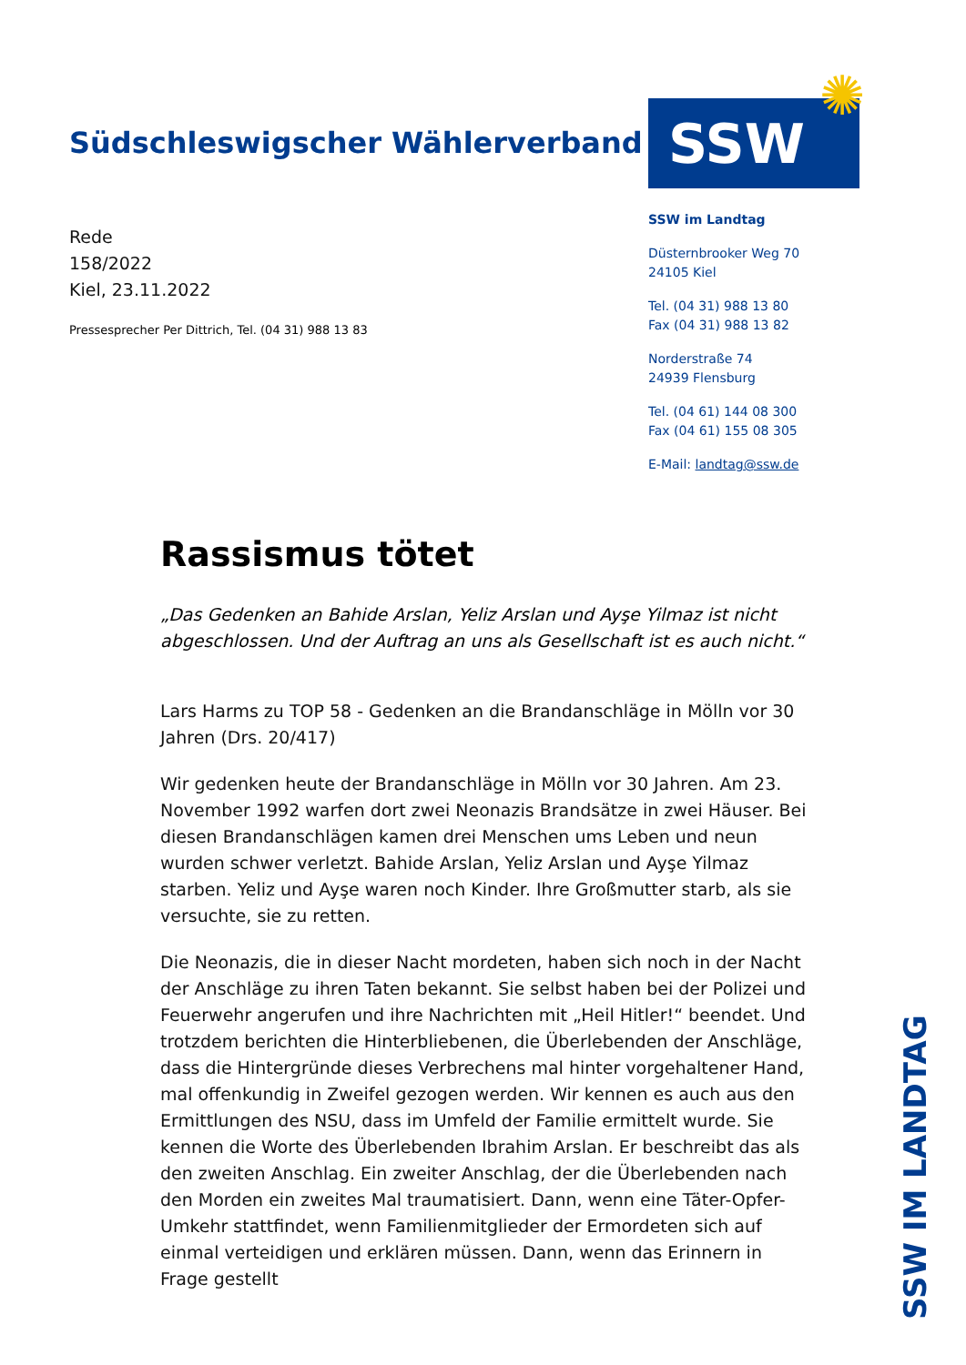Südschleswigscher Wählerverband
Rede
158/2022
Kiel, 23.11.2022
Pressesprecher Per Dittrich, Tel. (04 31) 988 13 83
SSW
SSW im Landtag
Düsternbrooker Weg 70
24105 Kiel
Tel. (04 31) 988 13 80
Fax (04 31) 988 13 82
Norderstraße 74
24939 Flensburg
Tel. (04 61) 144 08 300
Fax (04 61) 155 08 305
E-Mail: landtag@ssw.de
✺
Rassismus tötet
„Das Gedenken an Bahide Arslan, Yeliz Arslan und Ayşe Yilmaz ist nicht abgeschlossen. Und der Auftrag an uns als Gesellschaft ist es auch nicht.“
Lars Harms zu TOP 58 - Gedenken an die Brandanschläge in Mölln vor 30 Jahren (Drs. 20/417)
Wir gedenken heute der Brandanschläge in Mölln vor 30 Jahren. Am 23. November 1992 warfen dort zwei Neonazis Brandsätze in zwei Häuser. Bei diesen Brandanschlägen kamen drei Menschen ums Leben und neun wurden schwer verletzt. Bahide Arslan, Yeliz Arslan und Ayşe Yilmaz starben. Yeliz und Ayşe waren noch Kinder. Ihre Großmutter starb, als sie versuchte, sie zu retten.
Die Neonazis, die in dieser Nacht mordeten, haben sich noch in der Nacht der Anschläge zu ihren Taten bekannt. Sie selbst haben bei der Polizei und Feuerwehr angerufen und ihre Nachrichten mit „Heil Hitler!“ beendet. Und trotzdem berichten die Hinterbliebenen, die Überlebenden der Anschläge, dass die Hintergründe dieses Verbrechens mal hinter vorgehaltener Hand, mal offenkundig in Zweifel gezogen werden. Wir kennen es auch aus den Ermittlungen des NSU, dass im Umfeld der Familie ermittelt wurde. Sie kennen die Worte des Überlebenden Ibrahim Arslan. Er beschreibt das als den zweiten Anschlag. Ein zweiter Anschlag, der die Überlebenden nach den Morden ein zweites Mal traumatisiert. Dann, wenn eine Täter-Opfer-Umkehr stattfindet, wenn Familienmitglieder der Ermordeten sich auf einmal verteidigen und erklären müssen. Dann, wenn das Erinnern in Frage gestellt
SSW IM LANDTAG